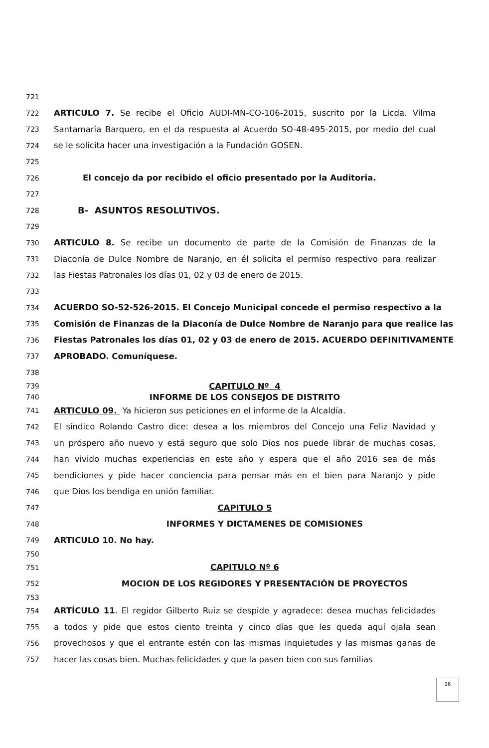721
722 ARTICULO 7. Se recibe el Oficio AUDI-MN-CO-106-2015, suscrito por la Licda. Vilma
723 Santamaría Barquero, en el da respuesta al Acuerdo SO-48-495-2015, por medio del cual
724 se le solicita hacer una investigación a la Fundación GOSEN.
725
726 El concejo da por recibido el oficio presentado por la Auditoria.
727
728 B- ASUNTOS RESOLUTIVOS.
729
730 ARTICULO 8. Se recibe un documento de parte de la Comisión de Finanzas de la
731 Diaconía de Dulce Nombre de Naranjo, en él solicita el permiso respectivo para realizar
732 las Fiestas Patronales los días 01, 02 y 03 de enero de 2015.
733
734 ACUERDO SO-52-526-2015. El Concejo Municipal concede el permiso respectivo a la
735 Comisión de Finanzas de la Diaconía de Dulce Nombre de Naranjo para que realice las
736 Fiestas Patronales los días 01, 02 y 03 de enero de 2015. ACUERDO DEFINITIVAMENTE
737 APROBADO. Comuníquese.
738
739 CAPITULO Nº 4
740 INFORME DE LOS CONSEJOS DE DISTRITO
741 ARTICULO 09. Ya hicieron sus peticiones en el informe de la Alcaldía.
742 El síndico Rolando Castro dice: desea a los miembros del Concejo una Feliz Navidad y
743 un próspero año nuevo y está seguro que solo Dios nos puede librar de muchas cosas,
744 han vivido muchas experiencias en este año y espera que el año 2016 sea de más
745 bendiciones y pide hacer conciencia para pensar más en el bien para Naranjo y pide
746 que Dios los bendiga en unión familiar.
747 CAPITULO 5
748 INFORMES Y DICTAMENES DE COMISIONES
749 ARTICULO 10. No hay.
750
751 CAPITULO Nº 6
752 MOCION DE LOS REGIDORES Y PRESENTACIÓN DE PROYECTOS
753
754 ARTÍCULO 11. El regidor Gilberto Ruiz se despide y agradece: desea muchas felicidades
755 a todos y pide que estos ciento treinta y cinco días que les queda aquí ojala sean
756 provechosos y que el entrante estén con las mismas inquietudes y las mismas ganas de
757 hacer las cosas bien. Muchas felicidades y que la pasen bien con sus familias
16